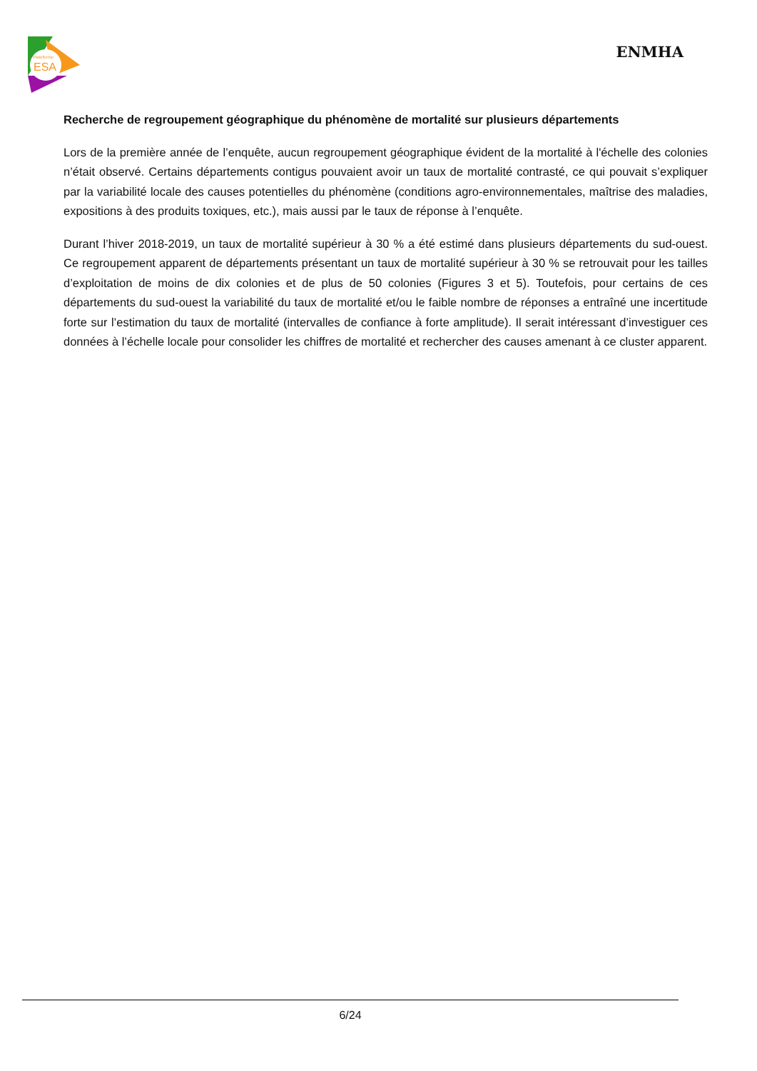Plateforme
ESA
ENMHA
Recherche de regroupement géographique du phénomène de mortalité sur plusieurs départements
Lors de la première année de l’enquête, aucun regroupement géographique évident de la mortalité à l'échelle des colonies n’était observé. Certains départements contigus pouvaient avoir un taux de mortalité contrasté, ce qui pouvait s’expliquer par la variabilité locale des causes potentielles du phénomène (conditions agro-environnementales, maîtrise des maladies, expositions à des produits toxiques, etc.), mais aussi par le taux de réponse à l’enquête.
Durant l’hiver 2018-2019, un taux de mortalité supérieur à 30 % a été estimé dans plusieurs départements du sud-ouest. Ce regroupement apparent de départements présentant un taux de mortalité supérieur à 30 % se retrouvait pour les tailles d’exploitation de moins de dix colonies et de plus de 50 colonies (Figures 3 et 5). Toutefois, pour certains de ces départements du sud-ouest la variabilité du taux de mortalité et/ou le faible nombre de réponses a entraîné une incertitude forte sur l’estimation du taux de mortalité (intervalles de confiance à forte amplitude). Il serait intéressant d’investiguer ces données à l’échelle locale pour consolider les chiffres de mortalité et rechercher des causes amenant à ce cluster apparent.
6/24